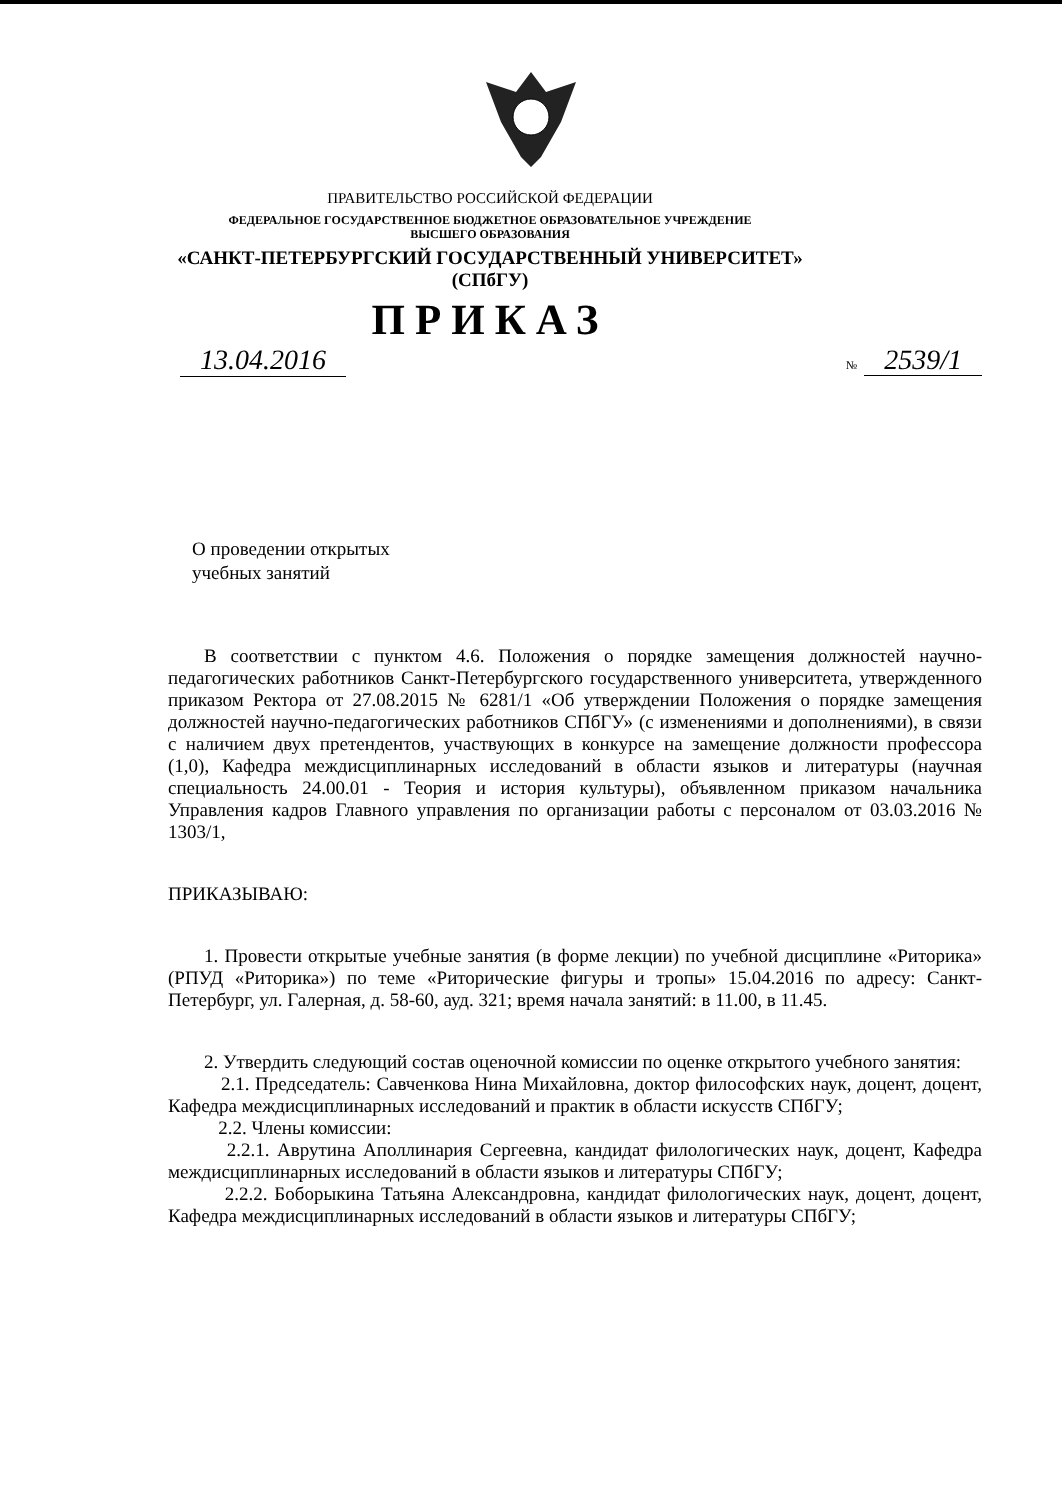ПРАВИТЕЛЬСТВО РОССИЙСКОЙ ФЕДЕРАЦИИ
ФЕДЕРАЛЬНОЕ ГОСУДАРСТВЕННОЕ БЮДЖЕТНОЕ ОБРАЗОВАТЕЛЬНОЕ УЧРЕЖДЕНИЕ
ВЫСШЕГО ОБРАЗОВАНИЯ
«САНКТ-ПЕТЕРБУРГСКИЙ ГОСУДАРСТВЕННЫЙ УНИВЕРСИТЕТ»
(СПбГУ)
ПРИКАЗ
13.04.2016
№ 2539/1
О проведении открытых
учебных занятий
В соответствии с пунктом 4.6. Положения о порядке замещения должностей научно-педагогических работников Санкт-Петербургского государственного университета, утвержденного приказом Ректора от 27.08.2015 № 6281/1 «Об утверждении Положения о порядке замещения должностей научно-педагогических работников СПбГУ» (с изменениями и дополнениями), в связи с наличием двух претендентов, участвующих в конкурсе на замещение должности профессора (1,0), Кафедра междисциплинарных исследований в области языков и литературы (научная специальность 24.00.01 - Теория и история культуры), объявленном приказом начальника Управления кадров Главного управления по организации работы с персоналом от 03.03.2016 № 1303/1,
ПРИКАЗЫВАЮ:
1. Провести открытые учебные занятия (в форме лекции) по учебной дисциплине «Риторика» (РПУД «Риторика») по теме «Риторические фигуры и тропы» 15.04.2016 по адресу: Санкт-Петербург, ул. Галерная, д. 58-60, ауд. 321; время начала занятий: в 11.00, в 11.45.
2. Утвердить следующий состав оценочной комиссии по оценке открытого учебного занятия:
2.1. Председатель: Савченкова Нина Михайловна, доктор философских наук, доцент, доцент, Кафедра междисциплинарных исследований и практик в области искусств СПбГУ;
2.2. Члены комиссии:
2.2.1. Аврутина Аполлинария Сергеевна, кандидат филологических наук, доцент, Кафедра междисциплинарных исследований в области языков и литературы СПбГУ;
2.2.2. Боборыкина Татьяна Александровна, кандидат филологических наук, доцент, доцент, Кафедра междисциплинарных исследований в области языков и литературы СПбГУ;